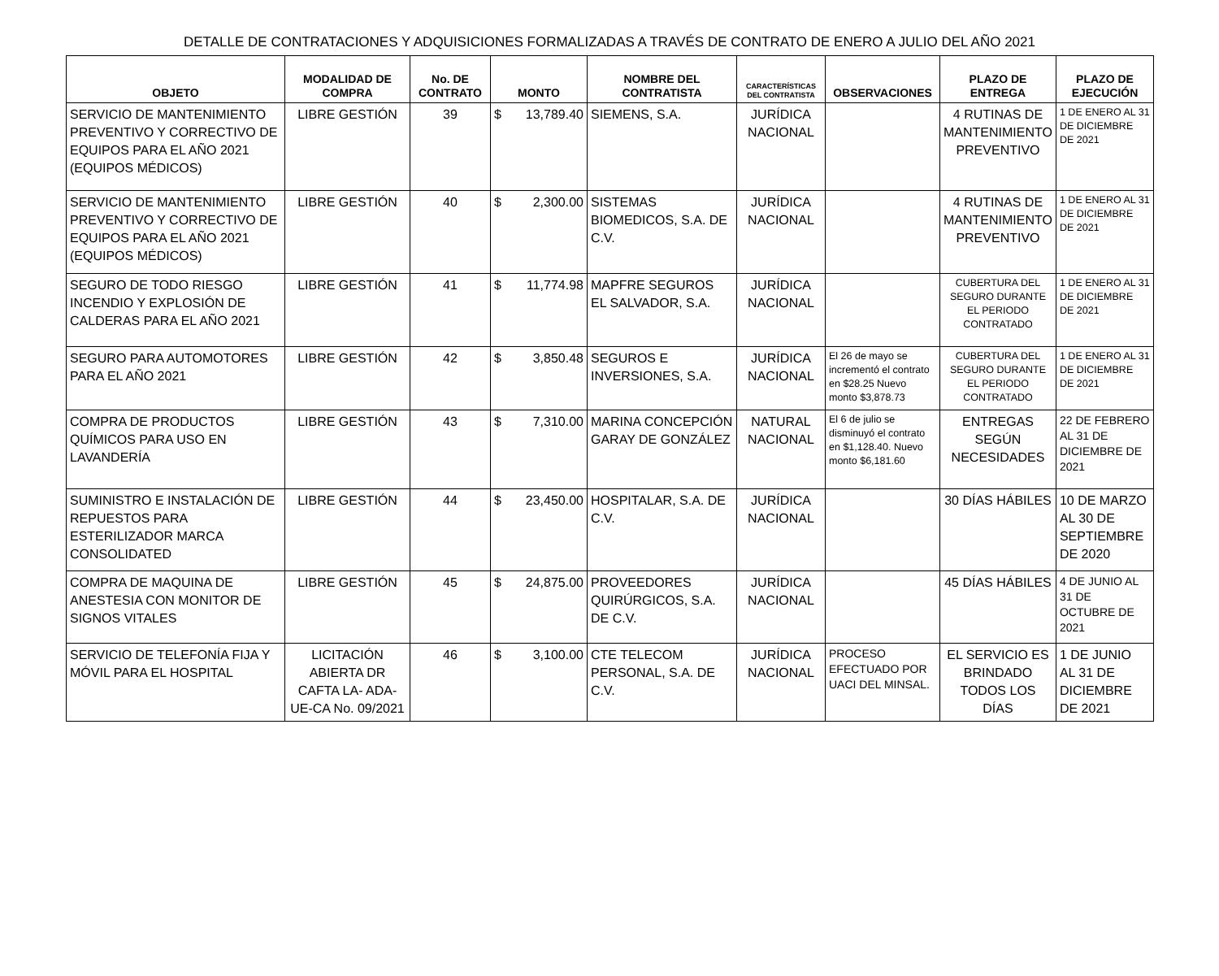DETALLE DE CONTRATACIONES Y ADQUISICIONES FORMALIZADAS A TRAVÉS DE CONTRATO DE ENERO A JULIO DEL AÑO 2021
| OBJETO | MODALIDAD DE COMPRA | No. DE CONTRATO | MONTO | NOMBRE DEL CONTRATISTA | CARACTERÍSTICAS DEL CONTRATISTA | OBSERVACIONES | PLAZO DE ENTREGA | PLAZO DE EJECUCIÓN |
| --- | --- | --- | --- | --- | --- | --- | --- | --- |
| SERVICIO DE MANTENIMIENTO PREVENTIVO Y CORRECTIVO DE EQUIPOS PARA EL AÑO 2021 (EQUIPOS MÉDICOS) | LIBRE GESTIÓN | 39 | $ 13,789.40 | SIEMENS, S.A. | JURÍDICA NACIONAL | | 4 RUTINAS DE MANTENIMIENTO PREVENTIVO | 1 DE ENERO AL 31 DE DICIEMBRE DE 2021 |
| SERVICIO DE MANTENIMIENTO PREVENTIVO Y CORRECTIVO DE EQUIPOS PARA EL AÑO 2021 (EQUIPOS MÉDICOS) | LIBRE GESTIÓN | 40 | $ 2,300.00 | SISTEMAS BIOMEDICOS, S.A. DE C.V. | JURÍDICA NACIONAL | | 4 RUTINAS DE MANTENIMIENTO PREVENTIVO | 1 DE ENERO AL 31 DE DICIEMBRE DE 2021 |
| SEGURO DE TODO RIESGO INCENDIO Y EXPLOSIÓN DE CALDERAS PARA EL AÑO 2021 | LIBRE GESTIÓN | 41 | $ 11,774.98 | MAPFRE SEGUROS EL SALVADOR, S.A. | JURÍDICA NACIONAL | | CUBERTURA DEL SEGURO DURANTE EL PERIODO CONTRATADO | 1 DE ENERO AL 31 DE DICIEMBRE DE 2021 |
| SEGURO PARA AUTOMOTORES PARA EL AÑO 2021 | LIBRE GESTIÓN | 42 | $ 3,850.48 | SEGUROS E INVERSIONES, S.A. | JURÍDICA NACIONAL | El 26 de mayo se incrementó el contrato en $28.25 Nuevo monto $3,878.73 | CUBERTURA DEL SEGURO DURANTE EL PERIODO CONTRATADO | 1 DE ENERO AL 31 DE DICIEMBRE DE 2021 |
| COMPRA DE PRODUCTOS QUÍMICOS PARA USO EN LAVANDERÍA | LIBRE GESTIÓN | 43 | $ 7,310.00 | MARINA CONCEPCIÓN GARAY DE GONZÁLEZ | NATURAL NACIONAL | El 6 de julio se disminuyó el contrato en $1,128.40. Nuevo monto $6,181.60 | ENTREGAS SEGÚN NECESIDADES | 22 DE FEBRERO AL 31 DE DICIEMBRE DE 2021 |
| SUMINISTRO E INSTALACIÓN DE REPUESTOS PARA ESTERILIZADOR MARCA CONSOLIDATED | LIBRE GESTIÓN | 44 | $ 23,450.00 | HOSPITALAR, S.A. DE C.V. | JURÍDICA NACIONAL | | 30 DÍAS HÁBILES | 10 DE MARZO AL 30 DE SEPTIEMBRE DE 2020 |
| COMPRA DE MAQUINA DE ANESTESIA CON MONITOR DE SIGNOS VITALES | LIBRE GESTIÓN | 45 | $ 24,875.00 | PROVEEDORES QUIRÚRGICOS, S.A. DE C.V. | JURÍDICA NACIONAL | | 45 DÍAS HÁBILES | 4 DE JUNIO AL 31 DE OCTUBRE DE 2021 |
| SERVICIO DE TELEFONÍA FIJA Y MÓVIL PARA EL HOSPITAL | LICITACIÓN ABIERTA DR CAFTA LA- ADA-UE-CA No. 09/2021 | 46 | $ 3,100.00 | CTE TELECOM PERSONAL, S.A. DE C.V. | JURÍDICA NACIONAL | PROCESO EFECTUADO POR UACI DEL MINSAL. | EL SERVICIO ES BRINDADO TODOS LOS DÍAS | 1 DE JUNIO AL 31 DE DICIEMBRE DE 2021 |